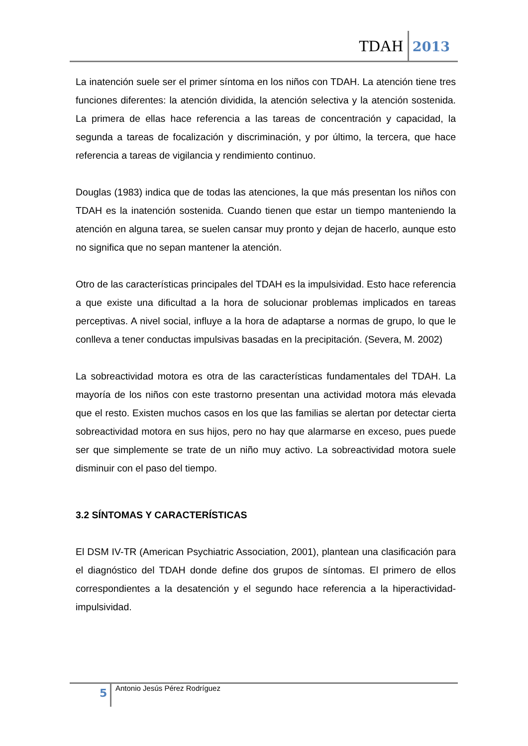TDAH 2013
La inatención suele ser el primer síntoma en los niños con TDAH. La atención tiene tres funciones diferentes: la atención dividida, la atención selectiva y la atención sostenida. La primera de ellas hace referencia a las tareas de concentración y capacidad, la segunda a tareas de focalización y discriminación, y por último, la tercera, que hace referencia a tareas de vigilancia y rendimiento continuo.
Douglas (1983) indica que de todas las atenciones, la que más presentan los niños con TDAH es la inatención sostenida. Cuando tienen que estar un tiempo manteniendo la atención en alguna tarea, se suelen cansar muy pronto y dejan de hacerlo, aunque esto no significa que no sepan mantener la atención.
Otro de las características principales del TDAH es la impulsividad. Esto hace referencia a que existe una dificultad a la hora de solucionar problemas implicados en tareas perceptivas. A nivel social, influye a la hora de adaptarse a normas de grupo, lo que le conlleva a tener conductas impulsivas basadas en la precipitación. (Severa, M. 2002)
La sobreactividad motora es otra de las características fundamentales del TDAH. La mayoría de los niños con este trastorno presentan una actividad motora más elevada que el resto. Existen muchos casos en los que las familias se alertan por detectar cierta sobreactividad motora en sus hijos, pero no hay que alarmarse en exceso, pues puede ser que simplemente se trate de un niño muy activo. La sobreactividad motora suele disminuir con el paso del tiempo.
3.2 SÍNTOMAS Y CARACTERÍSTICAS
El DSM IV-TR (American Psychiatric Association, 2001), plantean una clasificación para el diagnóstico del TDAH donde define dos grupos de síntomas. El primero de ellos correspondientes a la desatención y el segundo hace referencia a la hiperactividad-impulsividad.
5 Antonio Jesús Pérez Rodríguez